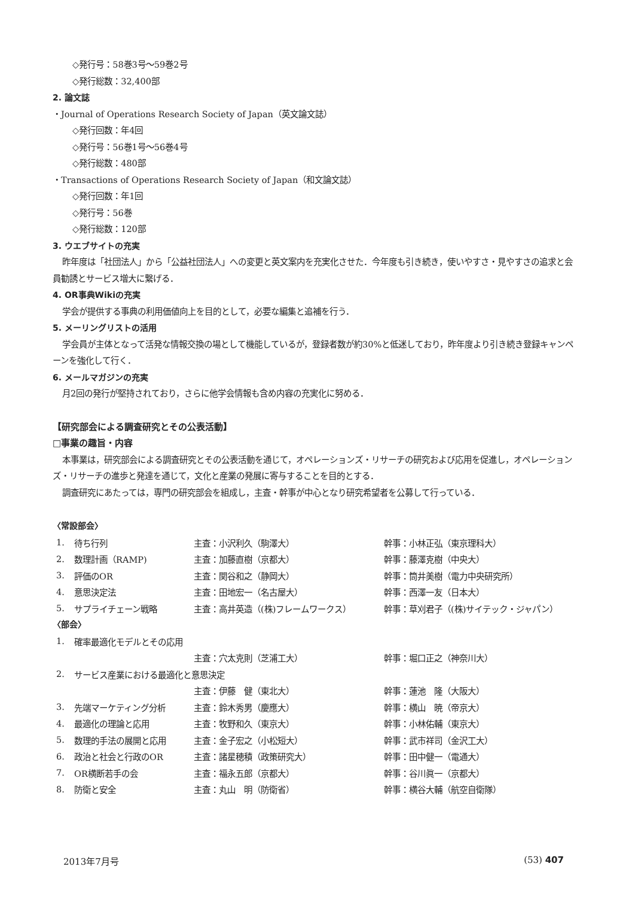◇発行号：58巻3号～59巻2号
◇発行総数：32,400部
2. 論文誌
・Journal of Operations Research Society of Japan（英文論文誌）
◇発行回数：年4回
◇発行号：56巻1号～56巻4号
◇発行総数：480部
・Transactions of Operations Research Society of Japan（和文論文誌）
◇発行回数：年1回
◇発行号：56巻
◇発行総数：120部
3. ウエブサイトの充実
昨年度は「社団法人」から「公益社団法人」への変更と英文案内を充実化させた．今年度も引き続き，使いやすさ・見やすさの追求と会員勧誘とサービス増大に繋げる．
4. OR事典Wikiの充実
学会が提供する事典の利用価値向上を目的として，必要な編集と追補を行う．
5. メーリングリストの活用
学会員が主体となって活発な情報交換の場として機能しているが，登録者数が約30%と低迷しており，昨年度より引き続き登録キャンペーンを強化して行く．
6. メールマガジンの充実
月2回の発行が堅持されており，さらに他学会情報も含め内容の充実化に努める．
【研究部会による調査研究とその公表活動】
□事業の趣旨・内容
本事業は，研究部会による調査研究とその公表活動を通じて，オペレーションズ・リサーチの研究および応用を促進し，オペレーションズ・リサーチの進歩と発達を通じて，文化と産業の発展に寄与することを目的とする．
調査研究にあたっては，専門の研究部会を組成し，主査・幹事が中心となり研究希望者を公募して行っている．
〈常設部会〉
| 1. | 待ち行列 | 主査：小沢利久（駒澤大） | 幹事：小林正弘（東京理科大） |
| 2. | 数理計画（RAMP) | 主査：加藤直樹（京都大） | 幹事：藤澤克樹（中央大） |
| 3. | 評価のOR | 主査：関谷和之（静岡大） | 幹事：筒井美樹（電力中央研究所） |
| 4. | 意思決定法 | 主査：田地宏一（名古屋大） | 幹事：西澤一友（日本大） |
| 5. | サプライチェーン戦略 | 主査：高井英造（(株)フレームワークス） | 幹事：草刈君子（(株)サイテック・ジャパン） |
〈部会〉
| 1. | 確率最適化モデルとその応用 | | |
| | | 主査：穴太克則（芝浦工大） | 幹事：堀口正之（神奈川大） |
| 2. | サービス産業における最適化と意思決定 | | |
| | | 主査：伊藤 健（東北大） | 幹事：蓮池 隆（大阪大） |
| 3. | 先端マーケティング分析 | 主査：鈴木秀男（慶應大） | 幹事：横山 暁（帝京大） |
| 4. | 最適化の理論と応用 | 主査：牧野和久（東京大） | 幹事：小林佑輔（東京大） |
| 5. | 数理的手法の展開と応用 | 主査：金子宏之（小松短大） | 幹事：武市祥司（金沢工大） |
| 6. | 政治と社会と行政のOR | 主査：諸星穂積（政策研究大） | 幹事：田中健一（電通大） |
| 7. | OR横断若手の会 | 主査：福永五郎（京都大） | 幹事：谷川眞一（京都大） |
| 8. | 防衛と安全 | 主査：丸山 明（防衛省） | 幹事：横谷大輔（航空自衛隊） |
2013年7月号 (53) 407